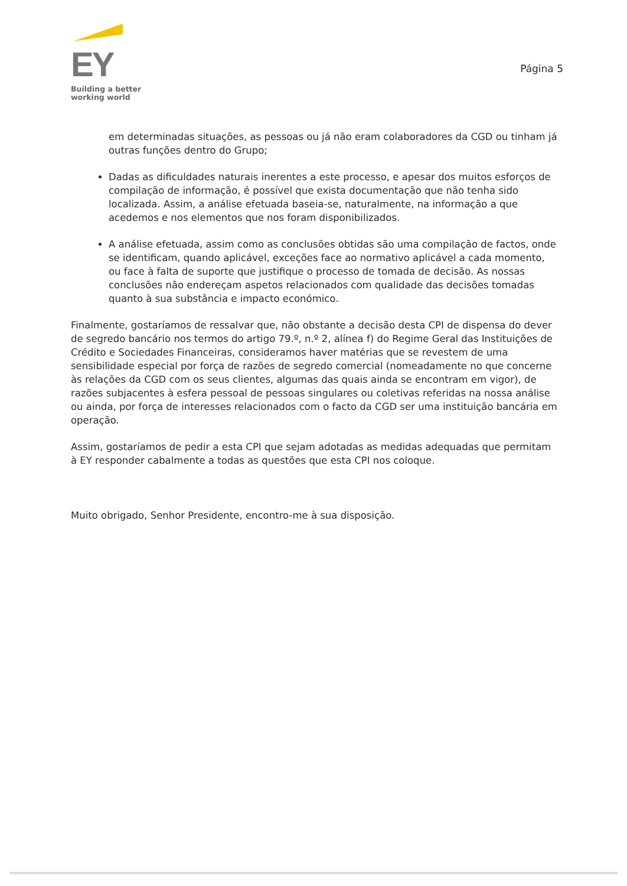EY
Building a better
working world
Página 5
em determinadas situações, as pessoas ou já não eram colaboradores da CGD ou tinham já outras funções dentro do Grupo;
Dadas as dificuldades naturais inerentes a este processo, e apesar dos muitos esforços de compilação de informação, é possível que exista documentação que não tenha sido localizada. Assim, a análise efetuada baseia-se, naturalmente, na informação a que acedemos e nos elementos que nos foram disponibilizados.
A análise efetuada, assim como as conclusões obtidas são uma compilação de factos, onde se identificam, quando aplicável, exceções face ao normativo aplicável a cada momento, ou face à falta de suporte que justifique o processo de tomada de decisão. As nossas conclusões não endereçam aspetos relacionados com qualidade das decisões tomadas quanto à sua substância e impacto económico.
Finalmente, gostaríamos de ressalvar que, não obstante a decisão desta CPI de dispensa do dever de segredo bancário nos termos do artigo 79.º, n.º 2, alínea f) do Regime Geral das Instituições de Crédito e Sociedades Financeiras, consideramos haver matérias que se revestem de uma sensibilidade especial por força de razões de segredo comercial (nomeadamente no que concerne às relações da CGD com os seus clientes, algumas das quais ainda se encontram em vigor), de razões subjacentes à esfera pessoal de pessoas singulares ou coletivas referidas na nossa análise ou ainda, por força de interesses relacionados com o facto da CGD ser uma instituição bancária em operação.
Assim, gostaríamos de pedir a esta CPI que sejam adotadas as medidas adequadas que permitam à EY responder cabalmente a todas as questões que esta CPI nos coloque.
Muito obrigado, Senhor Presidente, encontro-me à sua disposição.